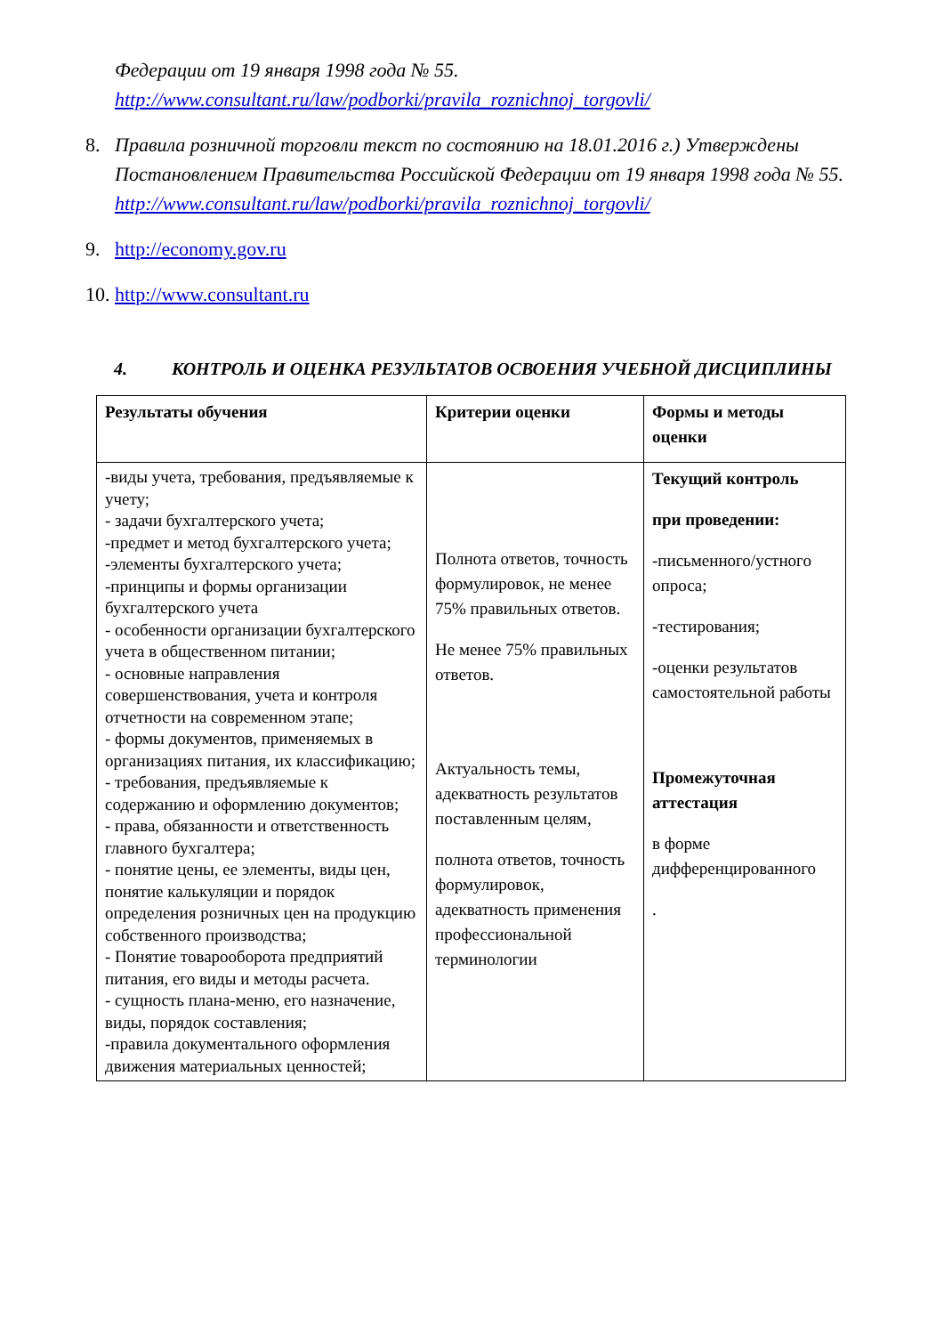Федерации от 19 января 1998 года № 55.
http://www.consultant.ru/law/podborki/pravila_roznichnoj_torgovli/
8.
Правила розничной торговли текст по состоянию на 18.01.2016 г.) Утверждены Постановлением Правительства Российской Федерации от 19 января 1998 года № 55.
http://www.consultant.ru/law/podborki/pravila_roznichnoj_torgovli/
9. http://economy.gov.ru
10.
http://www.consultant.ru
4. КОНТРОЛЬ И ОЦЕНКА РЕЗУЛЬТАТОВ ОСВОЕНИЯ УЧЕБНОЙ ДИСЦИПЛИНЫ
| Результаты обучения | Критерии оценки | Формы и методы оценки |
| --- | --- | --- |
| -виды учета, требования, предъявляемые к учету; - задачи бухгалтерского учета; -предмет и метод бухгалтерского учета; -элементы бухгалтерского учета; -принципы и формы организации бухгалтерского учета - особенности организации бухгалтерского учета в общественном питании; - основные направления совершенствования, учета и контроля отчетности на современном этапе; - формы документов, применяемых в организациях питания, их классификацию; - требования, предъявляемые к содержанию и оформлению документов; - права, обязанности и ответственность главного бухгалтера; - понятие цены, ее элементы, виды цен, понятие калькуляции и порядок определения розничных цен на продукцию собственного производства; - Понятие товарооборота предприятий питания, его виды и методы расчета. - сущность плана-меню, его назначение, виды, порядок составления; -правила документального оформления движения материальных ценностей; | Полнота ответов, точность формулировок, не менее 75% правильных ответов. Не менее 75% правильных ответов. Актуальность темы, адекватность результатов поставленным целям, полнота ответов, точность формулировок, адекватность применения профессиональной терминологии | Текущий контроль при проведении: -письменного/устного опроса; -тестирования; -оценки результатов самостоятельной работы Промежуточная аттестация в форме дифференцированного . |